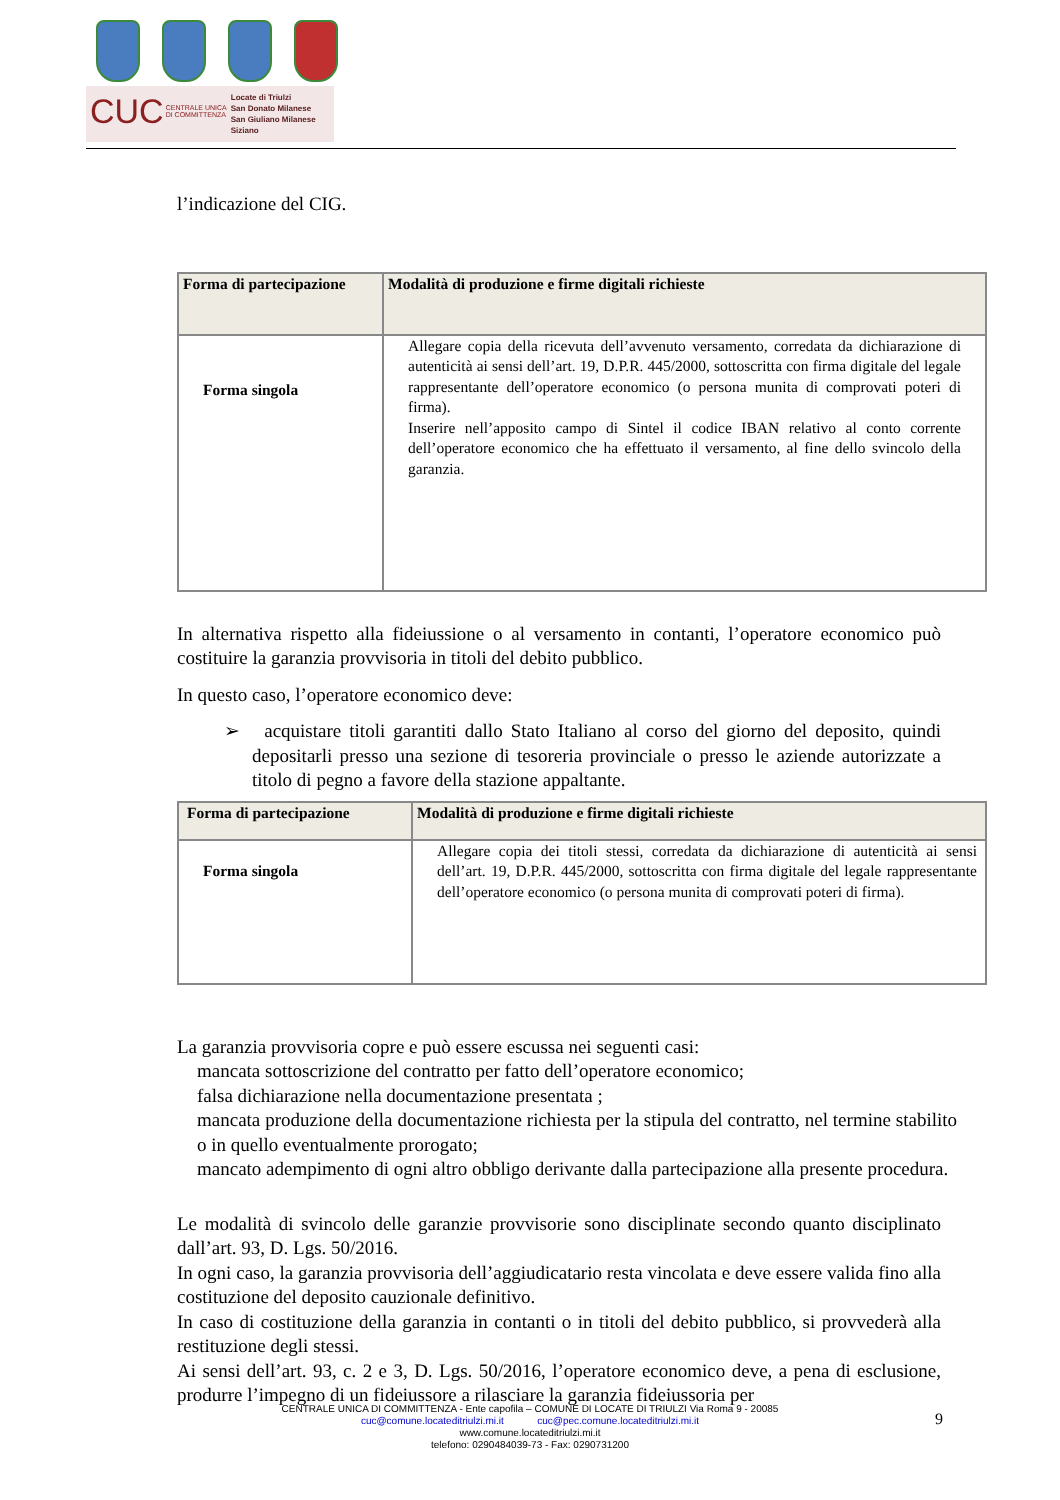CUC
CENTRALE UNICA
DI COMMITTENZA
Locate di Triulzi
San Donato Milanese
San Giuliano Milanese
Siziano
l’indicazione del CIG.
| Forma di partecipazione | Modalità di produzione e firme digitali richieste |
| --- | --- |
| Forma singola | Allegare copia della ricevuta dell’avvenuto versamento, corredata da dichiarazione di autenticità ai sensi dell’art. 19, D.P.R. 445/2000, sottoscritta con firma digitale del legale rappresentante dell’operatore economico (o persona munita di comprovati poteri di firma). Inserire nell’apposito campo di Sintel il codice IBAN relativo al conto corrente dell’operatore economico che ha effettuato il versamento, al fine dello svincolo della garanzia. |
In alternativa rispetto alla fideiussione o al versamento in contanti, l’operatore economico può costituire la garanzia provvisoria in titoli del debito pubblico.
In questo caso, l’operatore economico deve:
➢ acquistare titoli garantiti dallo Stato Italiano al corso del giorno del deposito, quindi depositarli presso una sezione di tesoreria provinciale o presso le aziende autorizzate a titolo di pegno a favore della stazione appaltante.
| Forma di partecipazione | Modalità di produzione e firme digitali richieste |
| --- | --- |
| Forma singola | Allegare copia dei titoli stessi, corredata da dichiarazione di autenticità ai sensi dell’art. 19, D.P.R. 445/2000, sottoscritta con firma digitale del legale rappresentante dell’operatore economico (o persona munita di comprovati poteri di firma). |
La garanzia provvisoria copre e può essere escussa nei seguenti casi:
mancata sottoscrizione del contratto per fatto dell’operatore economico;
falsa dichiarazione nella documentazione presentata ;
mancata produzione della documentazione richiesta per la stipula del contratto, nel termine stabilito o in quello eventualmente prorogato;
mancato adempimento di ogni altro obbligo derivante dalla partecipazione alla presente procedura.
Le modalità di svincolo delle garanzie provvisorie sono disciplinate secondo quanto disciplinato dall’art. 93, D. Lgs. 50/2016.
In ogni caso, la garanzia provvisoria dell’aggiudicatario resta vincolata e deve essere valida fino alla costituzione del deposito cauzionale definitivo.
In caso di costituzione della garanzia in contanti o in titoli del debito pubblico, si provvederà alla restituzione degli stessi.
Ai sensi dell’art. 93, c. 2 e 3, D. Lgs. 50/2016, l’operatore economico deve, a pena di esclusione, produrre l’impegno di un fideiussore a rilasciare la garanzia fideiussoria per
CENTRALE UNICA DI COMMITTENZA - Ente capofila – COMUNE DI LOCATE DI TRIULZI Via Roma 9 - 20085
cuc@comune.locateditriulzi.mi.it cuc@pec.comune.locateditriulzi.mi.it
www.comune.locateditriulzi.mi.it
telefono: 0290484039-73 - Fax: 0290731200
9